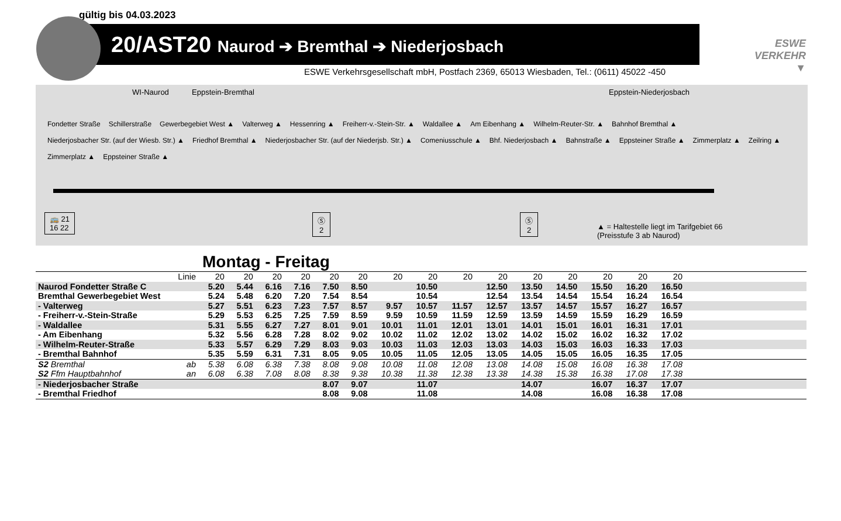gültig bis 04.03.2023
20/AST20 Naurod ➔ Bremthal ➔ Niederjosbach
ESWE
VERKEHR
▼
ESWE Verkehrsgesellschaft mbH, Postfach 2369, 65013 Wiesbaden, Tel.: (0611) 45022 -450
WI-Naurod Eppstein-Bremthal Eppstein-Niederjosbach
Fondetter Straße Schillerstraße Gewerbegebiet West ▲ Valterweg ▲ Hessenring ▲ Freiherr-v.-Stein-Str. ▲ Waldallee ▲ Am Eibenhang ▲ Wilhelm-Reuter-Str. ▲ Bahnhof Bremthal ▲ Niederjosbacher Str. (auf der Wiesb. Str.) ▲ Friedhof Bremthal ▲ Niederjosbacher Str. (auf der Niederjsb. Str.) ▲ Comeniusschule ▲ Bhf. Niederjosbach ▲ Bahnstraße ▲ Eppsteiner Straße ▲ Zimmerplatz ▲ Zeilring ▲ Zimmerplatz ▲ Eppsteiner Straße ▲
🚌 21
16 22
Ⓢ
2
Ⓢ
2
▲ = Haltestelle liegt im Tarifgebiet 66
(Preisstufe 3 ab Naurod)
Montag - Freitag
| Linie | 20 | 20 | 20 | 20 | 20 | 20 | 20 | 20 | 20 | 20 | 20 | 20 | 20 | 20 | 20 | |
| Naurod Fondetter Straße C | 5.20 | 5.44 | 6.16 | 7.16 | 7.50 | 8.50 | | 10.50 | | 12.50 | 13.50 | 14.50 | 15.50 | 16.20 | 16.50 | |
| Bremthal Gewerbegebiet West | 5.24 | 5.48 | 6.20 | 7.20 | 7.54 | 8.54 | | 10.54 | | 12.54 | 13.54 | 14.54 | 15.54 | 16.24 | 16.54 | |
| - Valterweg | 5.27 | 5.51 | 6.23 | 7.23 | 7.57 | 8.57 | 9.57 | 10.57 | 11.57 | 12.57 | 13.57 | 14.57 | 15.57 | 16.27 | 16.57 | |
| - Freiherr-v.-Stein-Straße | 5.29 | 5.53 | 6.25 | 7.25 | 7.59 | 8.59 | 9.59 | 10.59 | 11.59 | 12.59 | 13.59 | 14.59 | 15.59 | 16.29 | 16.59 | |
| - Waldallee | 5.31 | 5.55 | 6.27 | 7.27 | 8.01 | 9.01 | 10.01 | 11.01 | 12.01 | 13.01 | 14.01 | 15.01 | 16.01 | 16.31 | 17.01 | |
| - Am Eibenhang | 5.32 | 5.56 | 6.28 | 7.28 | 8.02 | 9.02 | 10.02 | 11.02 | 12.02 | 13.02 | 14.02 | 15.02 | 16.02 | 16.32 | 17.02 | |
| - Wilhelm-Reuter-Straße | 5.33 | 5.57 | 6.29 | 7.29 | 8.03 | 9.03 | 10.03 | 11.03 | 12.03 | 13.03 | 14.03 | 15.03 | 16.03 | 16.33 | 17.03 | |
| - Bremthal Bahnhof | 5.35 | 5.59 | 6.31 | 7.31 | 8.05 | 9.05 | 10.05 | 11.05 | 12.05 | 13.05 | 14.05 | 15.05 | 16.05 | 16.35 | 17.05 | |
| S2 Bremthal ab | 5.38 | 6.08 | 6.38 | 7.38 | 8.08 | 9.08 | 10.08 | 11.08 | 12.08 | 13.08 | 14.08 | 15.08 | 16.08 | 16.38 | 17.08 | |
| S2 Ffm Hauptbahnhof an | 6.08 | 6.38 | 7.08 | 8.08 | 8.38 | 9.38 | 10.38 | 11.38 | 12.38 | 13.38 | 14.38 | 15.38 | 16.38 | 17.08 | 17.38 | |
| - Niederjosbacher Straße | | | | | 8.07 | 9.07 | | 11.07 | | | 14.07 | | 16.07 | 16.37 | 17.07 | |
| - Bremthal Friedhof | | | | | 8.08 | 9.08 | | 11.08 | | | 14.08 | | 16.08 | 16.38 | 17.08 | |